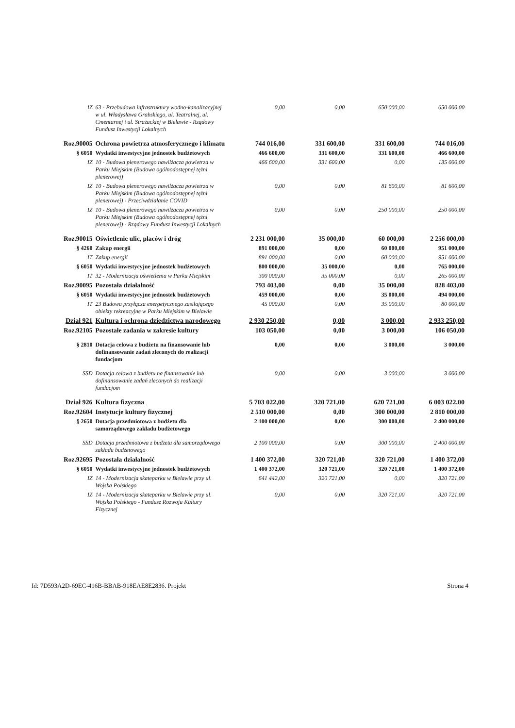| IZ | 63 - Przebudowa infrastruktury wodno-kanalizacyjnej w ul. Władysława Grabskiego, ul. Teatralnej, ul. Cmentarnej i ul. Strażackiej w Bielawie - Rządowy Fundusz Inwestycji Lokalnych | 0,00 | 0,00 | 650 000,00 | 650 000,00 |
| Roz.90005 | Ochrona powietrza atmosferycznego i klimatu | 744 016,00 | 331 600,00 | 331 600,00 | 744 016,00 |
| § 6050 | Wydatki inwestycyjne jednostek budżetowych | 466 600,00 | 331 600,00 | 331 600,00 | 466 600,00 |
| IZ | 10 - Budowa plenerowego nawilżacza powietrza w Parku Miejskim (Budowa ogólnodostępnej tężni plenerowej) | 466 600,00 | 331 600,00 | 0,00 | 135 000,00 |
| IZ | 10 - Budowa plenerowego nawilżacza powietrza w Parku Miejskim (Budowa ogólnodostępnej tężni plenerowej) - Przeciwdziałanie COVID | 0,00 | 0,00 | 81 600,00 | 81 600,00 |
| IZ | 10 - Budowa plenerowego nawilżacza powietrza w Parku Miejskim (Budowa ogólnodostępnej tężni plenerowej) - Rządowy Fundusz Inwestycji Lokalnych | 0,00 | 0,00 | 250 000,00 | 250 000,00 |
| Roz.90015 | Oświetlenie ulic, placów i dróg | 2 231 000,00 | 35 000,00 | 60 000,00 | 2 256 000,00 |
| § 4260 | Zakup energii | 891 000,00 | 0,00 | 60 000,00 | 951 000,00 |
| IT | Zakup energii | 891 000,00 | 0,00 | 60 000,00 | 951 000,00 |
| § 6050 | Wydatki inwestycyjne jednostek budżetowych | 800 000,00 | 35 000,00 | 0,00 | 765 000,00 |
| IT | 32 - Modernizacja oświetlenia w Parku Miejskim | 300 000,00 | 35 000,00 | 0,00 | 265 000,00 |
| Roz.90095 | Pozostała działalność | 793 403,00 | 0,00 | 35 000,00 | 828 403,00 |
| § 6050 | Wydatki inwestycyjne jednostek budżetowych | 459 000,00 | 0,00 | 35 000,00 | 494 000,00 |
| IT | 23 Budowa przyłącza energetycznego zasilającego obiekty rekreacyjne w Parku Miejskim w Bielawie | 45 000,00 | 0,00 | 35 000,00 | 80 000,00 |
| Dział 921 | Kultura i ochrona dziedzictwa narodowego | 2 930 250,00 | 0,00 | 3 000,00 | 2 933 250,00 |
| Roz.92105 | Pozostałe zadania w zakresie kultury | 103 050,00 | 0,00 | 3 000,00 | 106 050,00 |
| § 2810 | Dotacja celowa z budżetu na finansowanie lub dofinansowanie zadań zleconych do realizacji fundacjom | 0,00 | 0,00 | 3 000,00 | 3 000,00 |
| SSD | Dotacja celowa z budżetu na finansowanie lub dofinansowanie zadań zleconych do realizacji fundacjom | 0,00 | 0,00 | 3 000,00 | 3 000,00 |
| Dział 926 | Kultura fizyczna | 5 703 022,00 | 320 721,00 | 620 721,00 | 6 003 022,00 |
| Roz.92604 | Instytucje kultury fizycznej | 2 510 000,00 | 0,00 | 300 000,00 | 2 810 000,00 |
| § 2650 | Dotacja przedmiotowa z budżetu dla samorządowego zakładu budżetowego | 2 100 000,00 | 0,00 | 300 000,00 | 2 400 000,00 |
| SSD | Dotacja przedmiotowa z budżetu dla samorządowego zakładu budżetowego | 2 100 000,00 | 0,00 | 300 000,00 | 2 400 000,00 |
| Roz.92695 | Pozostała działalność | 1 400 372,00 | 320 721,00 | 320 721,00 | 1 400 372,00 |
| § 6050 | Wydatki inwestycyjne jednostek budżetowych | 1 400 372,00 | 320 721,00 | 320 721,00 | 1 400 372,00 |
| IZ | 14 - Modernizacja skateparku w Bielawie przy ul. Wojska Polskiego | 641 442,00 | 320 721,00 | 0,00 | 320 721,00 |
| IZ | 14 - Modernizacja skateparku w Bielawie przy ul. Wojska Polskiego - Fundusz Rozwoju Kultury Fizycznej | 0,00 | 0,00 | 320 721,00 | 320 721,00 |
Id: 7D593A2D-69EC-416B-BBAB-918EAE8E2836. Projekt Strona 4